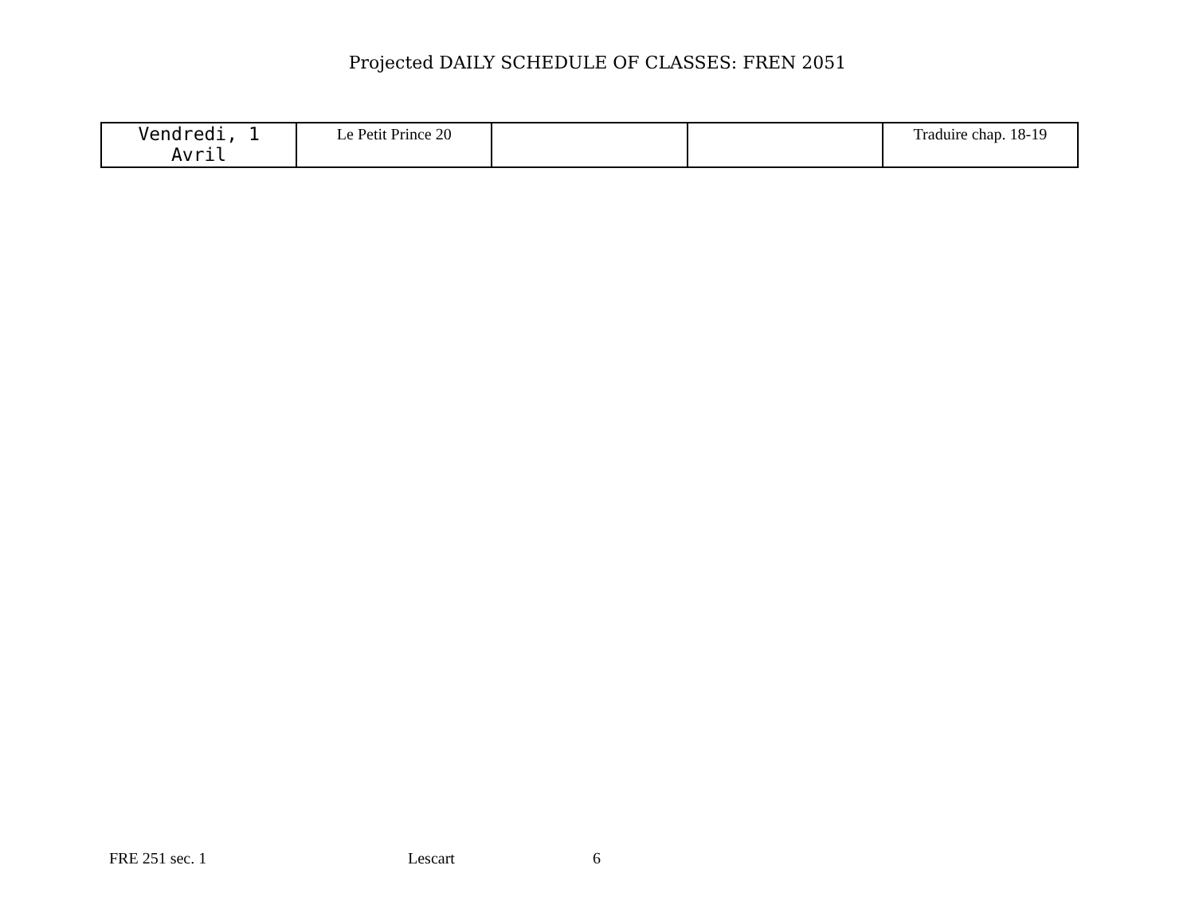Projected DAILY SCHEDULE OF CLASSES: FREN 2051
| Vendredi, 1 Avril | Le Petit Prince 20 | | | Traduire chap. 18-19 |
FRE 251 sec. 1 Lescart 6